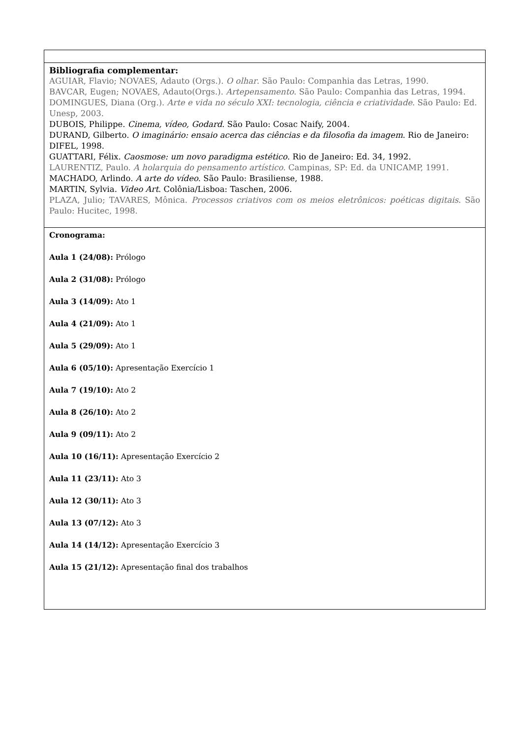| Bibliografia complementar: AGUIAR, Flavio; NOVAES, Adauto (Orgs.). O olhar . São Paulo: Companhia das Letras, 1990. BAVCAR, Eugen; NOVAES, Adauto(Orgs.). Artepensamento . São Paulo: Companhia das Letras, 1994. DOMINGUES, Diana (Org.). Arte e vida no século XXI: tecnologia, ciência e criatividade . São Paulo: Ed. Unesp, 2003. DUBOIS, Philippe. Cinema, vídeo, Godard . São Paulo: Cosac Naify, 2004. DURAND, Gilberto. O imaginário: ensaio acerca das ciências e da filosofia da imagem . Rio de Janeiro: DIFEL, 1998. GUATTARI, Félix. Caosmose: um novo paradigma estético . Rio de Janeiro: Ed. 34, 1992. LAURENTIZ, Paulo. A holarquia do pensamento artístico . Campinas, SP: Ed. da UNICAMP, 1991. MACHADO, Arlindo. A arte do vídeo . São Paulo: Brasiliense, 1988. MARTIN, Sylvia. Video Art . Colônia/Lisboa: Taschen, 2006. PLAZA, Julio; TAVARES, Mônica. Processos criativos com os meios eletrônicos: poéticas digitais . São Paulo: Hucitec, 1998. |
| Cronograma: Aula 1 (24/08): Prólogo Aula 2 (31/08): Prólogo Aula 3 (14/09): Ato 1 Aula 4 (21/09): Ato 1 Aula 5 (29/09): Ato 1 Aula 6 (05/10): Apresentação Exercício 1 Aula 7 (19/10): Ato 2 Aula 8 (26/10): Ato 2 Aula 9 (09/11): Ato 2 Aula 10 (16/11): Apresentação Exercício 2 Aula 11 (23/11): Ato 3 Aula 12 (30/11): Ato 3 Aula 13 (07/12): Ato 3 Aula 14 (14/12): Apresentação Exercício 3 Aula 15 (21/12): Apresentação final dos trabalhos |